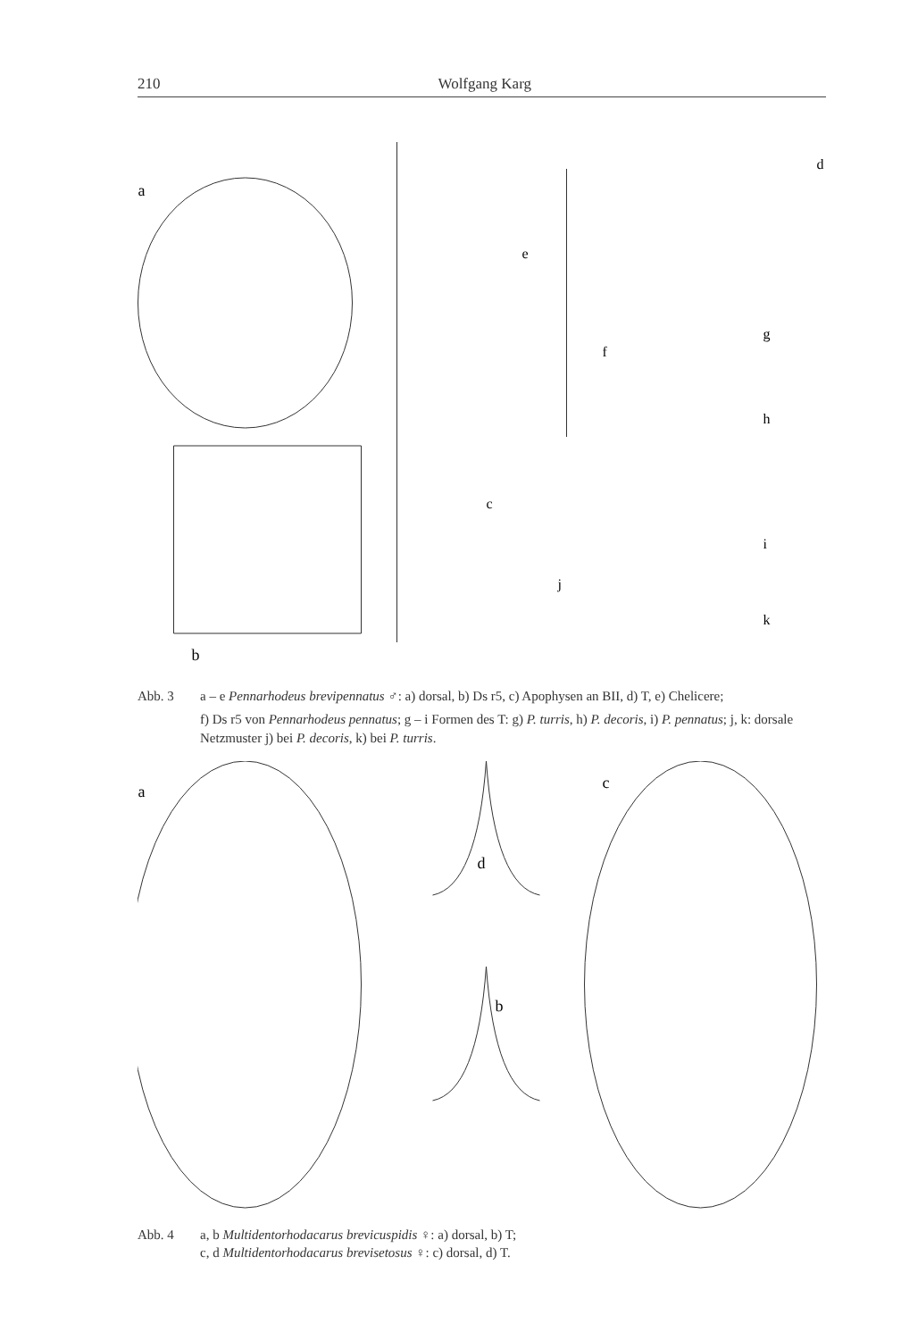210 Wolfgang Karg
a
b
c
d
e
f
g
h
i
j
k
Abb. 3 a – e Pennarhodeus brevipennatus ♂: a) dorsal, b) Ds r5, c) Apophysen an BII, d) T, e) Chelicere;
f) Ds r5 von Pennarhodeus pennatus; g – i Formen des T: g) P. turris, h) P. decoris, i) P. pennatus; j, k: dorsale Netzmuster j) bei P. decoris, k) bei P. turris.
a
b
c
d
Abb. 4 a, b Multidentorhodacarus brevicuspidis ♀: a) dorsal, b) T;
c, d Multidentorhodacarus brevisetosus ♀: c) dorsal, d) T.